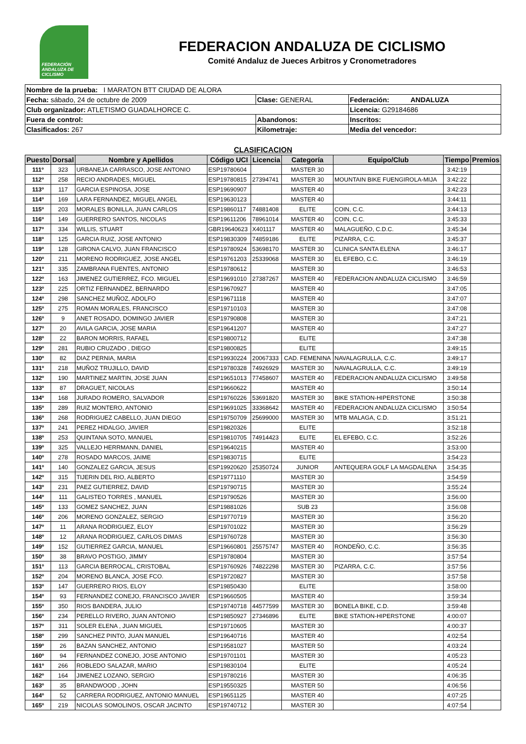FEDERACIÓN ANDALUZA DE CICLISMO
FEDERACION ANDALUZA DE CICLISMO
Comité Andaluz de Jueces Arbitros y Cronometradores
| Nombre de la prueba: I MARATON BTT CIUDAD DE ALORA | | |
| Fecha: sábado, 24 de octubre de 2009 | Clase: GENERAL | Federación: ANDALUZA |
| Club organizador: ATLETISMO GUADALHORCE C. | | Licencia: G29184686 |
| Fuera de control: | Abandonos: | Inscritos: |
| Clasificados: 267 | Kilometraje: | Media del vencedor: |
CLASIFICACION
| Puesto | Dorsal | Nombre y Apellidos | Código UCI | Licencia | Categoría | Equipo/Club | Tiempo | Premios |
| --- | --- | --- | --- | --- | --- | --- | --- | --- |
| 111º | 323 | URBANEJA CARRASCO, JOSE ANTONIO | ESP19780604 | | MASTER 30 | | 3:42:19 | |
| 112º | 258 | RECIO ANDRADES, MIGUEL | ESP19780815 | 27394741 | MASTER 30 | MOUNTAIN BIKE FUENGIROLA-MIJA | 3:42:22 | |
| 113º | 117 | GARCIA ESPINOSA, JOSE | ESP19690907 | | MASTER 40 | | 3:42:23 | |
| 114º | 169 | LARA FERNANDEZ, MIGUEL ANGEL | ESP19630123 | | MASTER 40 | | 3:44:11 | |
| 115º | 203 | MORALES BONILLA, JUAN CARLOS | ESP19860117 | 74881408 | ELITE | COIN, C.C. | 3:44:13 | |
| 116º | 149 | GUERRERO SANTOS, NICOLAS | ESP19611206 | 78961014 | MASTER 40 | COIN, C.C. | 3:45:33 | |
| 117º | 334 | WILLIS, STUART | GBR19640623 | X401117 | MASTER 40 | MALAGUEÑO, C.D.C. | 3:45:34 | |
| 118º | 125 | GARCIA RUIZ, JOSE ANTONIO | ESP19830309 | 74859186 | ELITE | PIZARRA, C.C. | 3:45:37 | |
| 119º | 128 | GIRONA CALVO, JUAN FRANCISCO | ESP19780924 | 53698170 | MASTER 30 | CLINICA SANTA ELENA | 3:46:17 | |
| 120º | 211 | MORENO RODRIGUEZ, JOSE ANGEL | ESP19761203 | 25339068 | MASTER 30 | EL EFEBO, C.C. | 3:46:19 | |
| 121º | 335 | ZAMBRANA FUENTES, ANTONIO | ESP19780612 | | MASTER 30 | | 3:46:53 | |
| 122º | 163 | JIMENEZ GUTIERREZ, FCO. MIGUEL | ESP19691010 | 27387267 | MASTER 40 | FEDERACION ANDALUZA CICLISMO | 3:46:59 | |
| 123º | 225 | ORTIZ FERNANDEZ, BERNARDO | ESP19670927 | | MASTER 40 | | 3:47:05 | |
| 124º | 298 | SANCHEZ MUÑOZ, ADOLFO | ESP19671118 | | MASTER 40 | | 3:47:07 | |
| 125º | 275 | ROMAN MORALES, FRANCISCO | ESP19710103 | | MASTER 30 | | 3:47:08 | |
| 126º | 9 | ANET ROSADO, DOMINGO JAVIER | ESP19790808 | | MASTER 30 | | 3:47:21 | |
| 127º | 20 | AVILA GARCIA, JOSE MARIA | ESP19641207 | | MASTER 40 | | 3:47:27 | |
| 128º | 22 | BARON MORRIS, RAFAEL | ESP19800712 | | ELITE | | 3:47:38 | |
| 129º | 281 | RUBIO CRUZADO , DIEGO | ESP19800825 | | ELITE | | 3:49:15 | |
| 130º | 82 | DIAZ PERNIA, MARIA | ESP19930224 | 20067333 | CAD. FEMENINA | NAVALAGRULLA, C.C. | 3:49:17 | |
| 131º | 218 | MUÑOZ TRUJILLO, DAVID | ESP19780328 | 74926929 | MASTER 30 | NAVALAGRULLA, C.C. | 3:49:19 | |
| 132º | 190 | MARTINEZ MARTIN, JOSE JUAN | ESP19651013 | 77458607 | MASTER 40 | FEDERACION ANDALUZA CICLISMO | 3:49:58 | |
| 133º | 87 | DRAGUET, NICOLAS | ESP19660622 | | MASTER 40 | | 3:50:14 | |
| 134º | 168 | JURADO ROMERO, SALVADOR | ESP19760226 | 53691820 | MASTER 30 | BIKE STATION-HIPERSTONE | 3:50:38 | |
| 135º | 289 | RUIZ MONTERO, ANTONIO | ESP19691025 | 33368642 | MASTER 40 | FEDERACION ANDALUZA CICLISMO | 3:50:54 | |
| 136º | 268 | RODRIGUEZ CABELLO, JUAN DIEGO | ESP19750709 | 25699000 | MASTER 30 | MTB MALAGA, C.D. | 3:51:21 | |
| 137º | 241 | PEREZ HIDALGO, JAVIER | ESP19820326 | | ELITE | | 3:52:18 | |
| 138º | 253 | QUINTANA SOTO, MANUEL | ESP19810705 | 74914423 | ELITE | EL EFEBO, C.C. | 3:52:26 | |
| 139º | 325 | VALLEJO HERRMANN, DANIEL | ESP19640215 | | MASTER 40 | | 3:53:00 | |
| 140º | 278 | ROSADO MARCOS, JAIME | ESP19830715 | | ELITE | | 3:54:23 | |
| 141º | 140 | GONZALEZ GARCIA, JESUS | ESP19920620 | 25350724 | JUNIOR | ANTEQUERA GOLF LA MAGDALENA | 3:54:35 | |
| 142º | 315 | TIJERIN DEL RIO, ALBERTO | ESP19771110 | | MASTER 30 | | 3:54:59 | |
| 143º | 231 | PAEZ GUTIERREZ, DAVID | ESP19790715 | | MASTER 30 | | 3:55:24 | |
| 144º | 111 | GALISTEO TORRES , MANUEL | ESP19790526 | | MASTER 30 | | 3:56:00 | |
| 145º | 133 | GOMEZ SANCHEZ, JUAN | ESP19881026 | | SUB 23 | | 3:56:08 | |
| 146º | 206 | MORENO GONZALEZ, SERGIO | ESP19770719 | | MASTER 30 | | 3:56:20 | |
| 147º | 11 | ARANA RODRIGUEZ, ELOY | ESP19701022 | | MASTER 30 | | 3:56:29 | |
| 148º | 12 | ARANA RODRIGUEZ, CARLOS DIMAS | ESP19760728 | | MASTER 30 | | 3:56:30 | |
| 149º | 152 | GUTIERREZ GARCIA, MANUEL | ESP19660801 | 25575747 | MASTER 40 | RONDEÑO, C.C. | 3:56:35 | |
| 150º | 38 | BRAVO POSTIGO, JIMMY | ESP19780804 | | MASTER 30 | | 3:57:54 | |
| 151º | 113 | GARCIA BERROCAL, CRISTOBAL | ESP19760926 | 74822298 | MASTER 30 | PIZARRA, C.C. | 3:57:56 | |
| 152º | 204 | MORENO BLANCA, JOSE FCO. | ESP19720827 | | MASTER 30 | | 3:57:58 | |
| 153º | 147 | GUERRERO RIOS, ELOY | ESP19850430 | | ELITE | | 3:58:00 | |
| 154º | 93 | FERNANDEZ CONEJO, FRANCISCO JAVIER | ESP19660505 | | MASTER 40 | | 3:59:34 | |
| 155º | 350 | RIOS BANDERA, JULIO | ESP19740718 | 44577599 | MASTER 30 | BONELA BIKE, C.D. | 3:59:48 | |
| 156º | 234 | PERELLO RIVERO, JUAN ANTONIO | ESP19850927 | 27346896 | ELITE | BIKE STATION-HIPERSTONE | 4:00:07 | |
| 157º | 311 | SOLER ELENA , JUAN MIGUEL | ESP19710605 | | MASTER 30 | | 4:00:37 | |
| 158º | 299 | SANCHEZ PINTO, JUAN MANUEL | ESP19640716 | | MASTER 40 | | 4:02:54 | |
| 159º | 26 | BAZAN SANCHEZ, ANTONIO | ESP19581027 | | MASTER 50 | | 4:03:24 | |
| 160º | 94 | FERNANDEZ CONEJO, JOSE ANTONIO | ESP19701101 | | MASTER 30 | | 4:05:23 | |
| 161º | 266 | ROBLEDO SALAZAR, MARIO | ESP19830104 | | ELITE | | 4:05:24 | |
| 162º | 164 | JIMENEZ LOZANO, SERGIO | ESP19780216 | | MASTER 30 | | 4:06:35 | |
| 163º | 35 | BRANDWOOD , JOHN | ESP19550325 | | MASTER 50 | | 4:06:56 | |
| 164º | 52 | CARRERA RODRIGUEZ, ANTONIO MANUEL | ESP19651125 | | MASTER 40 | | 4:07:25 | |
| 165º | 219 | NICOLAS SOMOLINOS, OSCAR JACINTO | ESP19740712 | | MASTER 30 | | 4:07:54 | |